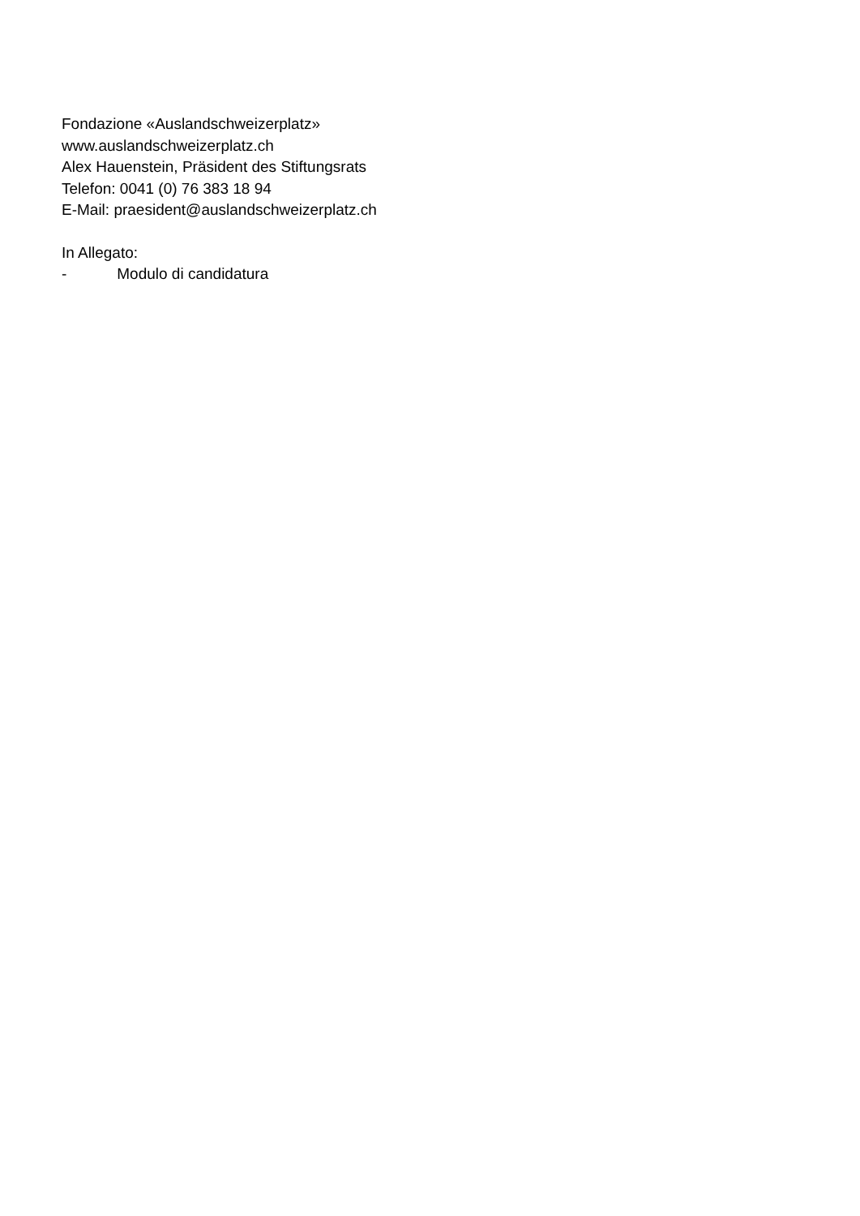Fondazione «Auslandschweizerplatz»
www.auslandschweizerplatz.ch
Alex Hauenstein, Präsident des Stiftungsrats
Telefon: 0041 (0) 76 383 18 94
E-Mail: praesident@auslandschweizerplatz.ch
In Allegato:
- Modulo di candidatura